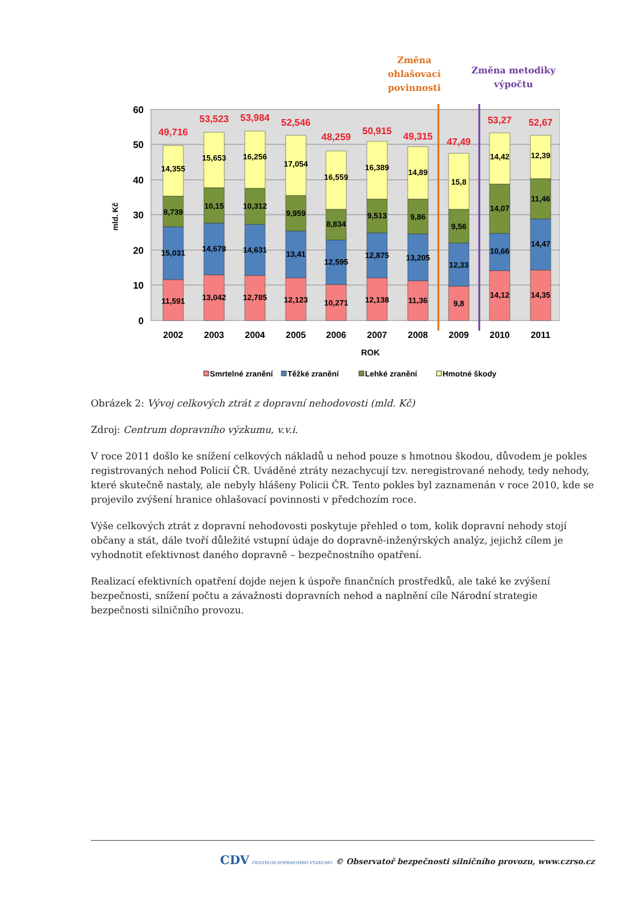Změna
ohlašovací
povinnosti
Změna metodiky
výpočtu
60
50
40
30
20
10
0
mld. Kč
2002
2003
2004
2005
2006
2007
2008
2009
2010
2011
ROK
49,716
53,523
53,984
52,546
48,259
50,915
49,315
47,49
53,27
52,67
11,591
15,031
8,739
14,355
13,042
14,678
10,15
15,653
12,785
14,631
10,312
16,256
12,123
13,41
9,959
17,054
10,271
12,595
8,834
16,559
12,138
12,875
9,513
16,389
11,36
13,205
9,86
14,89
9,8
12,33
9,56
15,8
14,12
10,66
14,07
14,42
14,35
14,47
11,46
12,39
Smrtelné zranění
Těžké zranění
Lehké zranění
Hmotné škody
Obrázek 2: Vývoj celkových ztrát z dopravní nehodovosti (mld. Kč)
Zdroj: Centrum dopravního výzkumu, v.v.i.
V roce 2011 došlo ke snížení celkových nákladů u nehod pouze s hmotnou škodou, důvodem je pokles registrovaných nehod Policií ČR. Uváděné ztráty nezachycují tzv. neregistrované nehody, tedy nehody, které skutečně nastaly, ale nebyly hlášeny Policii ČR. Tento pokles byl zaznamenán v roce 2010, kde se projevilo zvýšení hranice ohlašovací povinnosti v předchozím roce.
Výše celkových ztrát z dopravní nehodovosti poskytuje přehled o tom, kolik dopravní nehody stojí občany a stát, dále tvoří důležité vstupní údaje do dopravně-inženýrských analýz, jejichž cílem je vyhodnotit efektivnost daného dopravně – bezpečnostního opatření.
Realizací efektivních opatření dojde nejen k úspoře finančních prostředků, ale také ke zvýšení bezpečnosti, snížení počtu a závažnosti dopravních nehod a naplnění cíle Národní strategie bezpečnosti silničního provozu.
CDV CENTRUM DOPRAVNÍHO VÝZKUMU © Observatoř bezpečnosti silničního provozu, www.czrso.cz